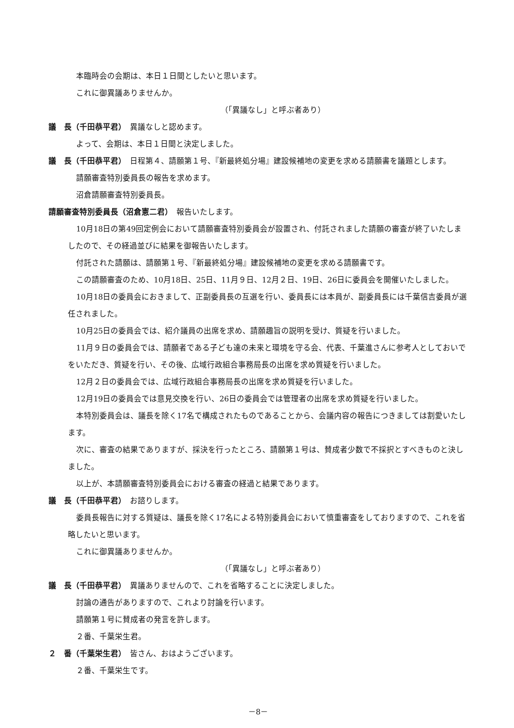本臨時会の会期は、本日１日間としたいと思います。
これに御異議ありませんか。
（「異議なし」と呼ぶ者あり）
議　長（千田恭平君）　異議なしと認めます。
よって、会期は、本日１日間と決定しました。
議　長（千田恭平君）　日程第４、請願第１号、『新最終処分場』建設候補地の変更を求める請願書を議題とします。
請願審査特別委員長の報告を求めます。
沼倉請願審査特別委員長。
請願審査特別委員長（沼倉憲二君）　報告いたします。
10月18日の第49回定例会において請願審査特別委員会が設置され、付託されました請願の審査が終了いたしましたので、その経過並びに結果を御報告いたします。
付託された請願は、請願第１号、『新最終処分場』建設候補地の変更を求める請願書です。
この請願審査のため、10月18日、25日、11月９日、12月２日、19日、26日に委員会を開催いたしました。
10月18日の委員会におきまして、正副委員長の互選を行い、委員長には本員が、副委員長には千葉信吉委員が選任されました。
10月25日の委員会では、紹介議員の出席を求め、請願趣旨の説明を受け、質疑を行いました。
11月９日の委員会では、請願者である子ども達の未来と環境を守る会、代表、千葉進さんに参考人としておいでをいただき、質疑を行い、その後、広域行政組合事務局長の出席を求め質疑を行いました。
12月２日の委員会では、広域行政組合事務局長の出席を求め質疑を行いました。
12月19日の委員会では意見交換を行い、26日の委員会では管理者の出席を求め質疑を行いました。
本特別委員会は、議長を除く17名で構成されたものであることから、会議内容の報告につきましては割愛いたします。
次に、審査の結果でありますが、採決を行ったところ、請願第１号は、賛成者少数で不採択とすべきものと決しました。
以上が、本請願審査特別委員会における審査の経過と結果であります。
議　長（千田恭平君）　お諮りします。
委員長報告に対する質疑は、議長を除く17名による特別委員会において慎重審査をしておりますので、これを省略したいと思います。
これに御異議ありませんか。
（「異議なし」と呼ぶ者あり）
議　長（千田恭平君）　異議ありませんので、これを省略することに決定しました。
討論の通告がありますので、これより討論を行います。
請願第１号に賛成者の発言を許します。
２番、千葉栄生君。
２　番（千葉栄生君）　皆さん、おはようございます。
２番、千葉栄生です。
－8－